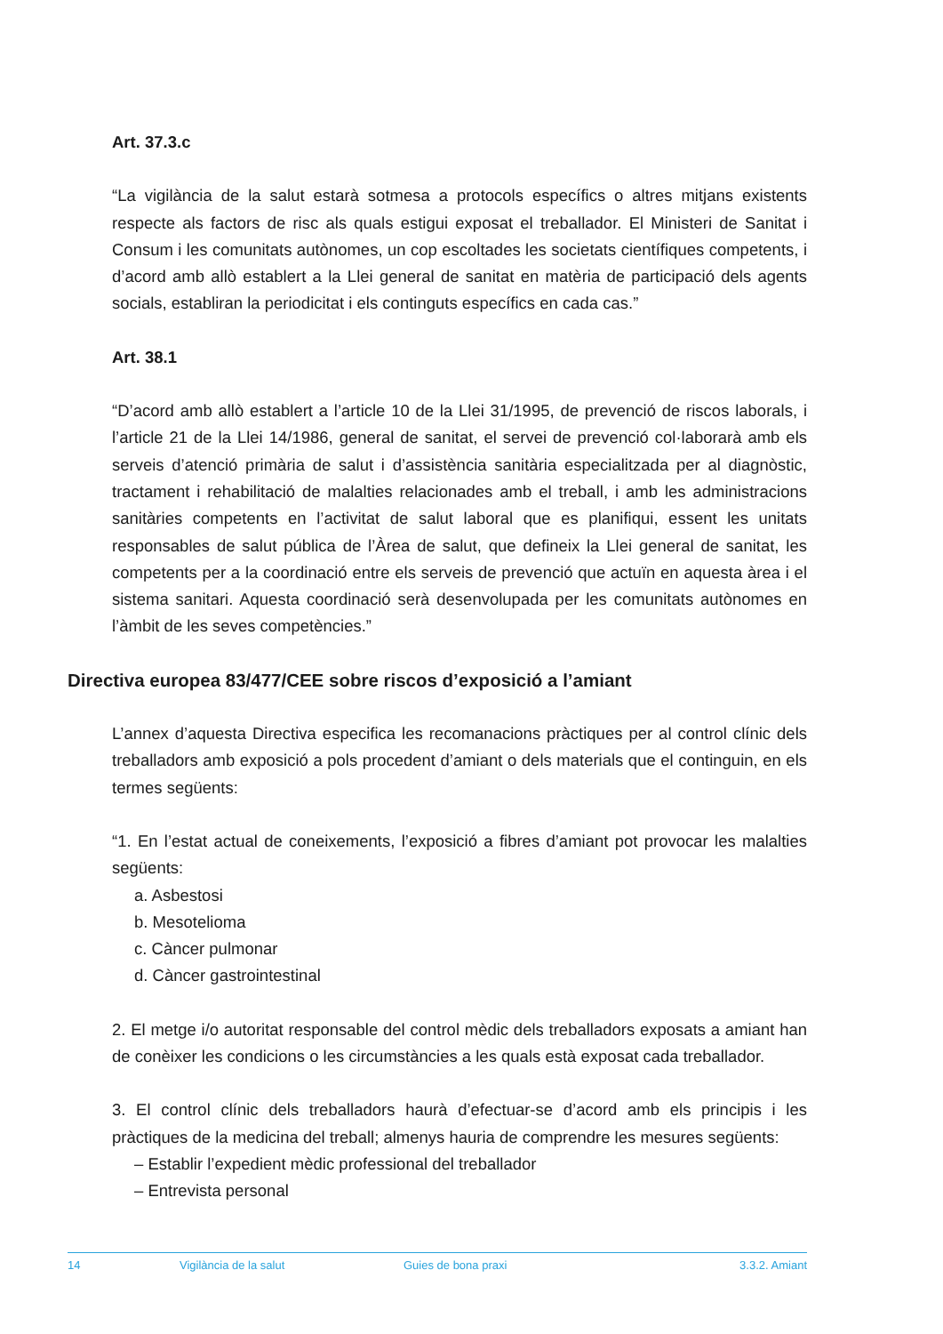Art. 37.3.c
“La vigilància de la salut estarà sotmesa a protocols específics o altres mitjans existents respecte als factors de risc als quals estigui exposat el treballador. El Ministeri de Sanitat i Consum i les comunitats autònomes, un cop escoltades les societats científiques competents, i d’acord amb allò establert a la Llei general de sanitat en matèria de participació dels agents socials, establiran la periodicitat i els continguts específics en cada cas.”
Art. 38.1
“D’acord amb allò establert a l’article 10 de la Llei 31/1995, de prevenció de riscos laborals, i l’article 21 de la Llei 14/1986, general de sanitat, el servei de prevenció col·laborarà amb els serveis d’atenció primària de salut i d’assistència sanitària especialitzada per al diagnòstic, tractament i rehabilitació de malalties relacionades amb el treball, i amb les administracions sanitàries competents en l’activitat de salut laboral que es planifiqui, essent les unitats responsables de salut pública de l’Àrea de salut, que defineix la Llei general de sanitat, les competents per a la coordinació entre els serveis de prevenció que actuïn en aquesta àrea i el sistema sanitari. Aquesta coordinació serà desenvolupada per les comunitats autònomes en l’àmbit de les seves competències.”
Directiva europea 83/477/CEE sobre riscos d’exposició a l’amiant
L’annex d’aquesta Directiva especifica les recomanacions pràctiques per al control clínic dels treballadors amb exposició a pols procedent d’amiant o dels materials que el continguin, en els termes següents:
“1. En l’estat actual de coneixements, l’exposició a fibres d’amiant pot provocar les malalties següents:
a. Asbestosi
b. Mesotelioma
c. Càncer pulmonar
d. Càncer gastrointestinal
2. El metge i/o autoritat responsable del control mèdic dels treballadors exposats a amiant han de conèixer les condicions o les circumstàncies a les quals està exposat cada treballador.
3. El control clínic dels treballadors haurà d’efectuar-se d’acord amb els principis i les pràctiques de la medicina del treball; almenys hauria de comprendre les mesures següents:
– Establir l’expedient mèdic professional del treballador
– Entrevista personal
14 Vigilància de la salut Guies de bona praxi 3.3.2. Amiant